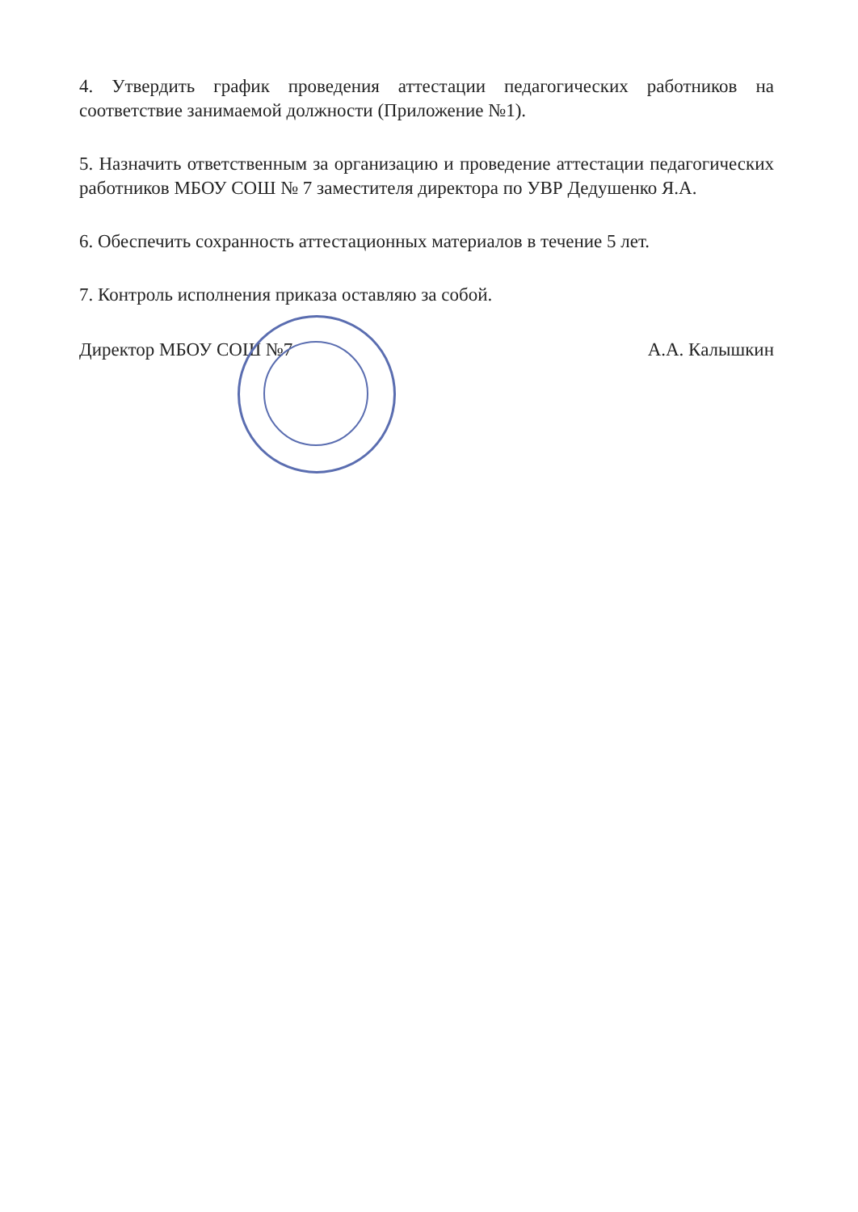4. Утвердить график проведения аттестации педагогических работников на соответствие занимаемой должности (Приложение №1).
5. Назначить ответственным за организацию и проведение аттестации педагогических работников МБОУ СОШ № 7 заместителя директора по УВР Дедушенко Я.А.
6. Обеспечить сохранность аттестационных материалов в течение 5 лет.
7. Контроль исполнения приказа оставляю за собой.
Директор МБОУ СОШ №7 А.А. Калышкин